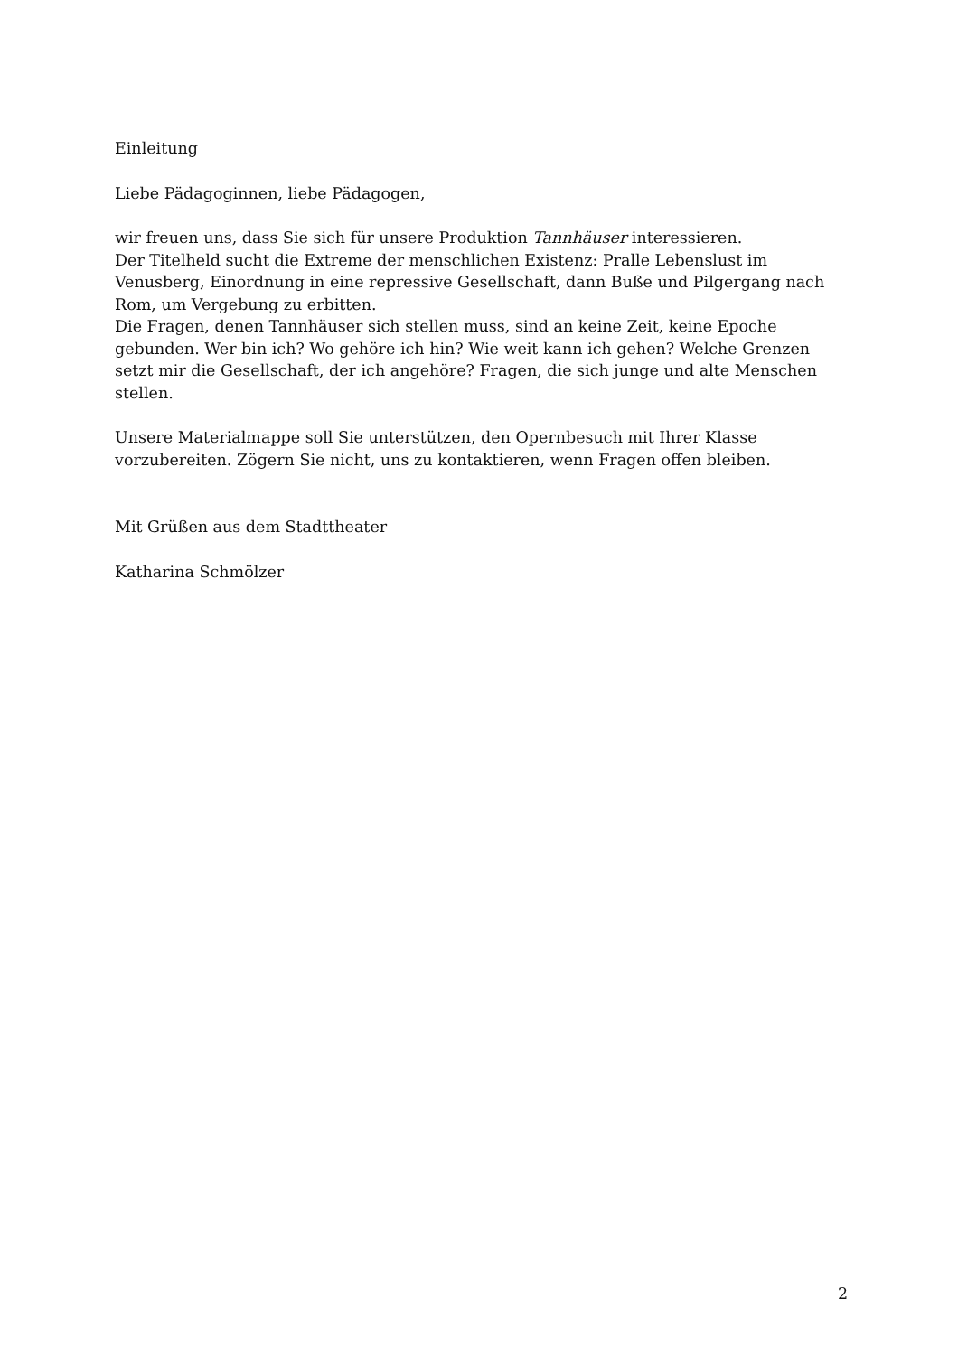Einleitung
Liebe Pädagoginnen, liebe Pädagogen,
wir freuen uns, dass Sie sich für unsere Produktion Tannhäuser interessieren.
Der Titelheld sucht die Extreme der menschlichen Existenz: Pralle Lebenslust im Venusberg, Einordnung in eine repressive Gesellschaft, dann Buße und Pilgergang nach Rom, um Vergebung zu erbitten.
Die Fragen, denen Tannhäuser sich stellen muss, sind an keine Zeit, keine Epoche gebunden. Wer bin ich? Wo gehöre ich hin? Wie weit kann ich gehen? Welche Grenzen setzt mir die Gesellschaft, der ich angehöre? Fragen, die sich junge und alte Menschen stellen.
Unsere Materialmappe soll Sie unterstützen, den Opernbesuch mit Ihrer Klasse vorzubereiten. Zögern Sie nicht, uns zu kontaktieren, wenn Fragen offen bleiben.
Mit Grüßen aus dem Stadttheater
Katharina Schmölzer
2